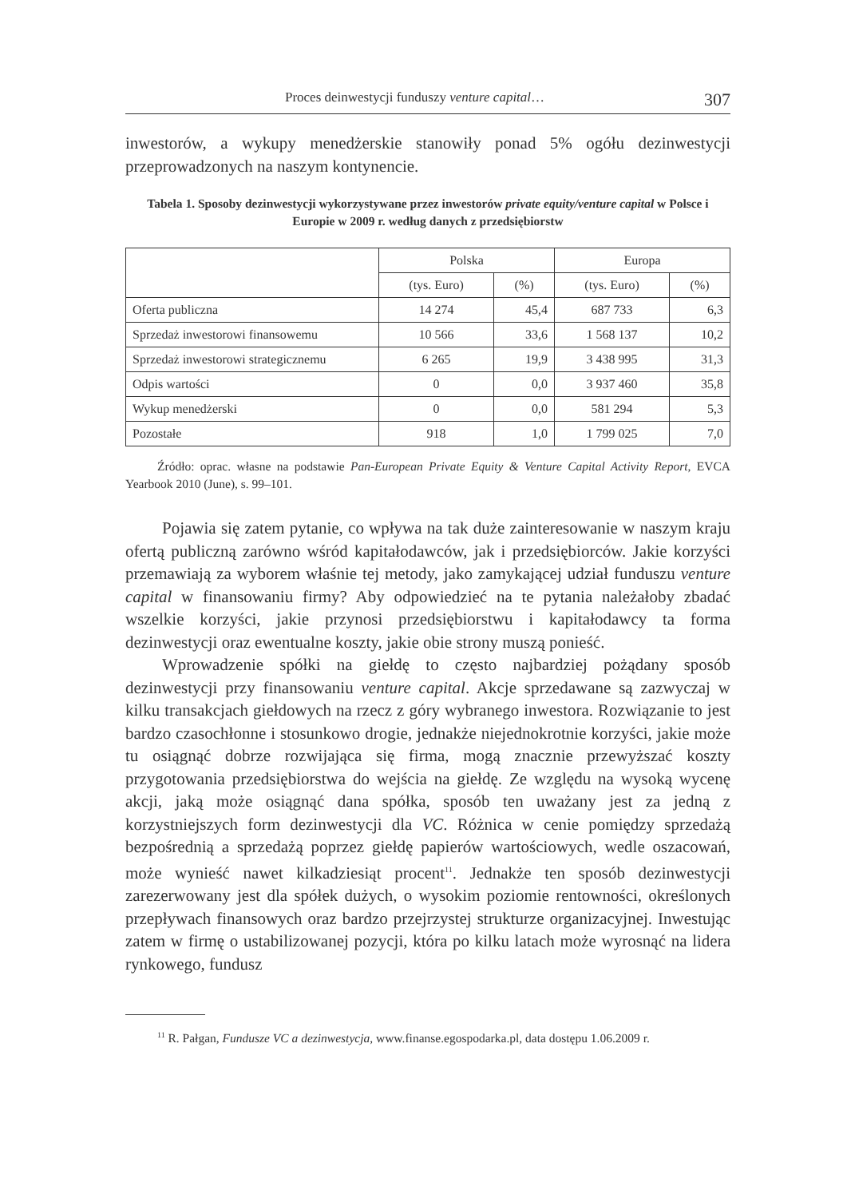Proces deinwestycji funduszy venture capital… 307
inwestorów, a wykupy menedżerskie stanowiły ponad 5% ogółu dezinwestycji przeprowadzonych na naszym kontynencie.
Tabela 1. Sposoby dezinwestycji wykorzystywane przez inwestorów private equity/venture capital w Polsce i Europie w 2009 r. według danych z przedsiębiorstw
| | Polska | | Europa | |
| --- | --- | --- | --- | --- |
| | (tys. Euro) | (%) | (tys. Euro) | (%) |
| Oferta publiczna | 14 274 | 45,4 | 687 733 | 6,3 |
| Sprzedaż inwestorowi finansowemu | 10 566 | 33,6 | 1 568 137 | 10,2 |
| Sprzedaż inwestorowi strategicznemu | 6 265 | 19,9 | 3 438 995 | 31,3 |
| Odpis wartości | 0 | 0,0 | 3 937 460 | 35,8 |
| Wykup menedżerski | 0 | 0,0 | 581 294 | 5,3 |
| Pozostałe | 918 | 1,0 | 1 799 025 | 7,0 |
Źródło: oprac. własne na podstawie Pan-European Private Equity & Venture Capital Activity Report, EVCA Yearbook 2010 (June), s. 99–101.
Pojawia się zatem pytanie, co wpływa na tak duże zainteresowanie w naszym kraju ofertą publiczną zarówno wśród kapitałodawców, jak i przedsiębiorców. Jakie korzyści przemawiają za wyborem właśnie tej metody, jako zamykającej udział funduszu venture capital w finansowaniu firmy? Aby odpowiedzieć na te pytania należałoby zbadać wszelkie korzyści, jakie przynosi przedsiębiorstwu i kapitałodawcy ta forma dezinwestycji oraz ewentualne koszty, jakie obie strony muszą ponieść.
Wprowadzenie spółki na giełdę to często najbardziej pożądany sposób dezinwestycji przy finansowaniu venture capital. Akcje sprzedawane są zazwyczaj w kilku transakcjach giełdowych na rzecz z góry wybranego inwestora. Rozwiązanie to jest bardzo czasochłonne i stosunkowo drogie, jednakże niejednokrotnie korzyści, jakie może tu osiągnąć dobrze rozwijająca się firma, mogą znacznie przewyższać koszty przygotowania przedsiębiorstwa do wejścia na giełdę. Ze względu na wysoką wycenę akcji, jaką może osiągnąć dana spółka, sposób ten uważany jest za jedną z korzystniejszych form dezinwestycji dla VC. Różnica w cenie pomiędzy sprzedażą bezpośrednią a sprzedażą poprzez giełdę papierów wartościowych, wedle oszacowań, może wynieść nawet kilkadziesiąt procent<sup>11</sup>. Jednakże ten sposób dezinwestycji zarezerwowany jest dla spółek dużych, o wysokim poziomie rentowności, określonych przepływach finansowych oraz bardzo przejrzystej strukturze organizacyjnej. Inwestując zatem w firmę o ustabilizowanej pozycji, która po kilku latach może wyrosnąć na lidera rynkowego, fundusz
<sup>11</sup> R. Pałgan, Fundusze VC a dezinwestycja, www.finanse.egospodarka.pl, data dostępu 1.06.2009 r.